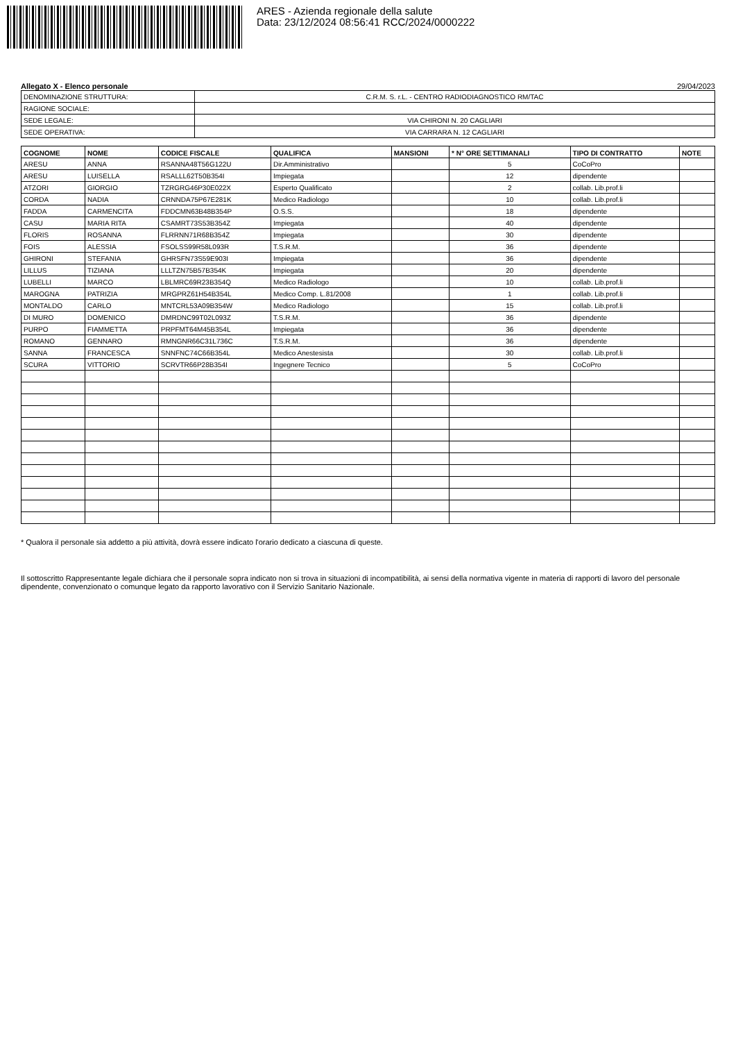ARES - Azienda regionale della salute
Data: 23/12/2024 08:56:41 RCC/2024/0000222
Allegato X - Elenco personale 29/04/2023
| DENOMINAZIONE STRUTTURA: | C.R.M. S. r.L. - CENTRO RADIODIAGNOSTICO RM/TAC |
| RAGIONE SOCIALE: | |
| SEDE LEGALE: | VIA CHIRONI N. 20 CAGLIARI |
| SEDE OPERATIVA: | VIA CARRARA N. 12 CAGLIARI |
| COGNOME | NOME | CODICE FISCALE | QUALIFICA | MANSIONI | * N° ORE SETTIMANALI | TIPO DI CONTRATTO | NOTE |
| --- | --- | --- | --- | --- | --- | --- | --- |
| ARESU | ANNA | RSANNA48T56G122U | Dir.Amministrativo | | 5 | CoCoPro | |
| ARESU | LUISELLA | RSALLL62T50B354I | Impiegata | | 12 | dipendente | |
| ATZORI | GIORGIO | TZRGRG46P30E022X | Esperto Qualificato | | 2 | collab. Lib.prof.li | |
| CORDA | NADIA | CRNNDA75P67E281K | Medico Radiologo | | 10 | collab. Lib.prof.li | |
| FADDA | CARMENCITA | FDDCMN63B48B354P | O.S.S. | | 18 | dipendente | |
| CASU | MARIA RITA | CSAMRT73S53B354Z | Impiegata | | 40 | dipendente | |
| FLORIS | ROSANNA | FLRRNN71R68B354Z | Impiegata | | 30 | dipendente | |
| FOIS | ALESSIA | FSOLSS99R58L093R | T.S.R.M. | | 36 | dipendente | |
| GHIRONI | STEFANIA | GHRSFN73S59E903I | Impiegata | | 36 | dipendente | |
| LILLUS | TIZIANA | LLLTZN75B57B354K | Impiegata | | 20 | dipendente | |
| LUBELLI | MARCO | LBLMRC69R23B354Q | Medico Radiologo | | 10 | collab. Lib.prof.li | |
| MAROGNA | PATRIZIA | MRGPRZ61H54B354L | Medico Comp. L.81/2008 | | 1 | collab. Lib.prof.li | |
| MONTALDO | CARLO | MNTCRL53A09B354W | Medico Radiologo | | 15 | collab. Lib.prof.li | |
| DI MURO | DOMENICO | DMRDNC99T02L093Z | T.S.R.M. | | 36 | dipendente | |
| PURPO | FIAMMETTA | PRPFMT64M45B354L | Impiegata | | 36 | dipendente | |
| ROMANO | GENNARO | RMNGNR66C31L736C | T.S.R.M. | | 36 | dipendente | |
| SANNA | FRANCESCA | SNNFNC74C66B354L | Medico Anestesista | | 30 | collab. Lib.prof.li | |
| SCURA | VITTORIO | SCRVTR66P28B354I | Ingegnere Tecnico | | 5 | CoCoPro | |
* Qualora il personale sia addetto a più attività, dovrà essere indicato l'orario dedicato a ciascuna di queste.
Il sottoscritto Rappresentante legale dichiara che il personale sopra indicato non si trova in situazioni di incompatibilità, ai sensi della normativa vigente in materia di rapporti di lavoro del personale dipendente, convenzionato o comunque legato da rapporto lavorativo con il Servizio Sanitario Nazionale.